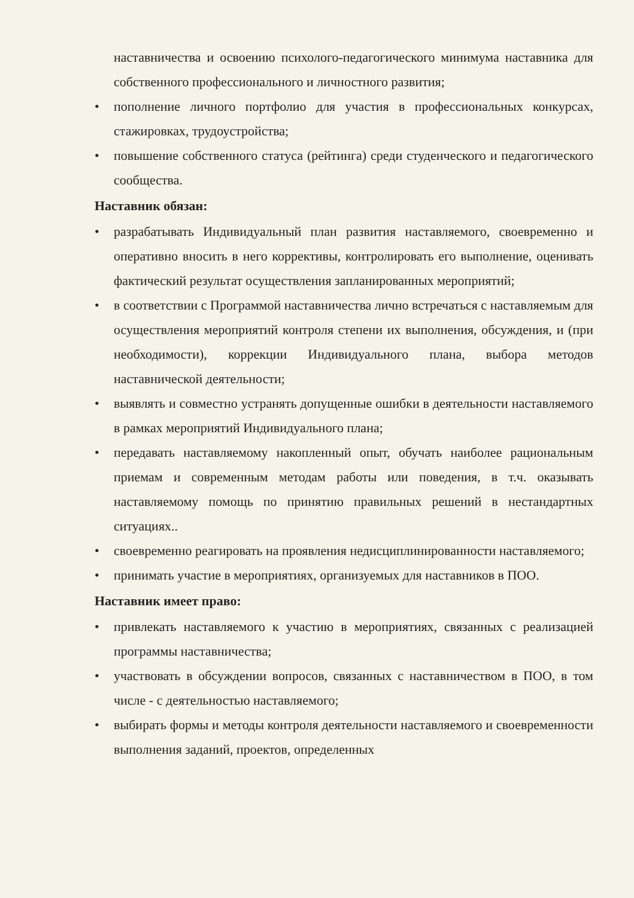наставничества и освоению психолого-педагогического минимума наставника для собственного профессионального и личностного развития;
• пополнение личного портфолио для участия в профессиональных конкурсах, стажировках, трудоустройства;
• повышение собственного статуса (рейтинга) среди студенческого и педагогического сообщества.
Наставник обязан:
• разрабатывать Индивидуальный план развития наставляемого, своевременно и оперативно вносить в него коррективы, контролировать его выполнение, оценивать фактический результат осуществления запланированных мероприятий;
• в соответствии с Программой наставничества лично встречаться с наставляемым для осуществления мероприятий контроля степени их выполнения, обсуждения, и (при необходимости), коррекции Индивидуального плана, выбора методов наставнической деятельности;
• выявлять и совместно устранять допущенные ошибки в деятельности наставляемого в рамках мероприятий Индивидуального плана;
• передавать наставляемому накопленный опыт, обучать наиболее рациональным приемам и современным методам работы или поведения, в т.ч. оказывать наставляемому помощь по принятию правильных решений в нестандартных ситуациях..
• своевременно реагировать на проявления недисциплинированности наставляемого;
• принимать участие в мероприятиях, организуемых для наставников в ПОО.
Наставник имеет право:
• привлекать наставляемого к участию в мероприятиях, связанных с реализацией программы наставничества;
• участвовать в обсуждении вопросов, связанных с наставничеством в ПОО, в том числе - с деятельностью наставляемого;
• выбирать формы и методы контроля деятельности наставляемого и своевременности выполнения заданий, проектов, определенных